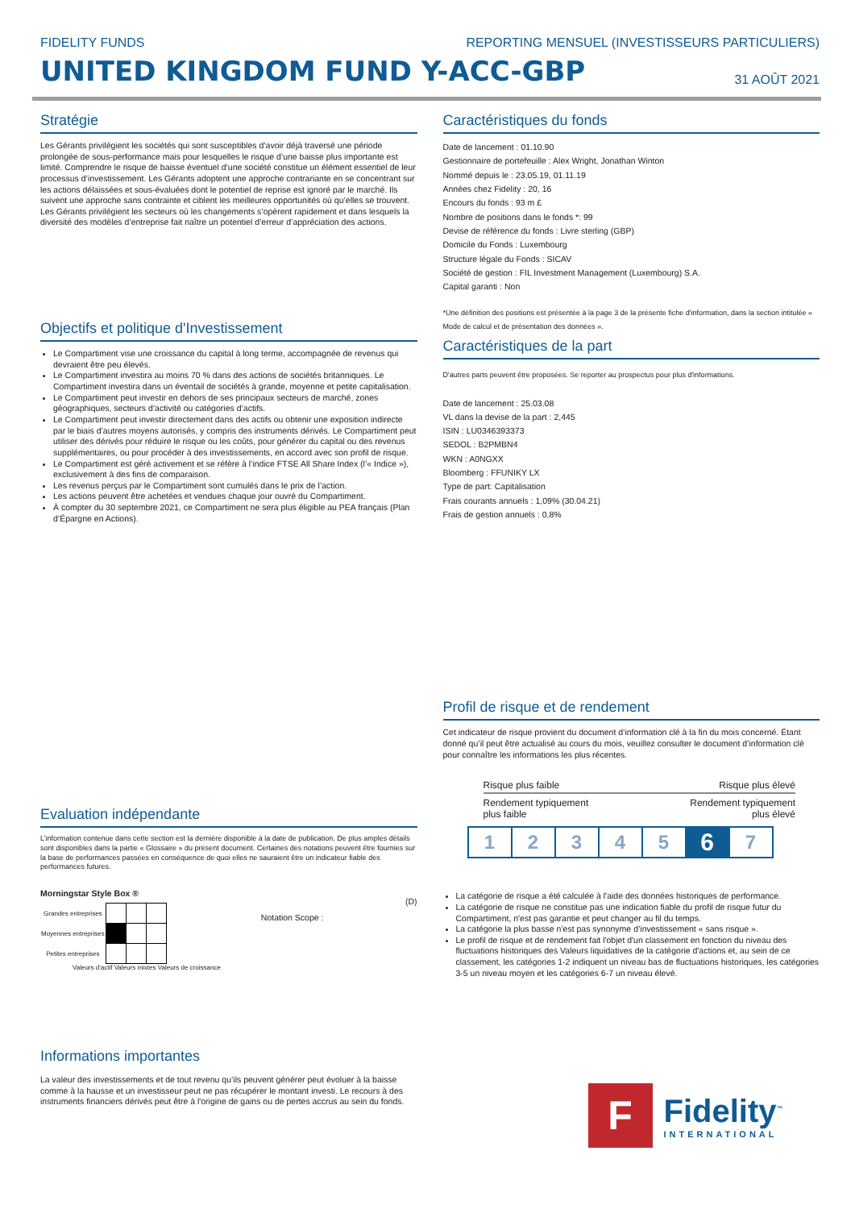FIDELITY FUNDS REPORTING MENSUEL (INVESTISSEURS PARTICULIERS)
UNITED KINGDOM FUND Y-ACC-GBP
31 AOÛT 2021
Stratégie
Les Gérants privilégient les sociétés qui sont susceptibles d’avoir déjà traversé une période prolongée de sous-performance mais pour lesquelles le risque d’une baisse plus importante est limité. Comprendre le risque de baisse éventuel d’une société constitue un élément essentiel de leur processus d’investissement. Les Gérants adoptent une approche contrariante en se concentrant sur les actions délaissées et sous-évaluées dont le potentiel de reprise est ignoré par le marché. Ils suivent une approche sans contrainte et ciblent les meilleures opportunités où qu’elles se trouvent. Les Gérants privilégient les secteurs où les changements s’opèrent rapidement et dans lesquels la diversité des modèles d’entreprise fait naître un potentiel d’erreur d’appréciation des actions.
Objectifs et politique d'Investissement
Le Compartiment vise une croissance du capital à long terme, accompagnée de revenus qui devraient être peu élevés.
Le Compartiment investira au moins 70 % dans des actions de sociétés britanniques. Le Compartiment investira dans un éventail de sociétés à grande, moyenne et petite capitalisation.
Le Compartiment peut investir en dehors de ses principaux secteurs de marché, zones géographiques, secteurs d’activité ou catégories d’actifs.
Le Compartiment peut investir directement dans des actifs ou obtenir une exposition indirecte par le biais d’autres moyens autorisés, y compris des instruments dérivés. Le Compartiment peut utiliser des dérivés pour réduire le risque ou les coûts, pour générer du capital ou des revenus supplémentaires, ou pour procéder à des investissements, en accord avec son profil de risque.
Le Compartiment est géré activement et se réfère à l’indice FTSE All Share Index (l’« Indice »), exclusivement à des fins de comparaison.
Les revenus perçus par le Compartiment sont cumulés dans le prix de l’action.
Les actions peuvent être achetées et vendues chaque jour ouvré du Compartiment.
À compter du 30 septembre 2021, ce Compartiment ne sera plus éligible au PEA français (Plan d’Épargne en Actions).
Evaluation indépendante
L’information contenue dans cette section est la dernière disponible à la date de publication. De plus amples détails sont disponibles dans la partie « Glossaire » du présent document. Certaines des notations peuvent être fournies sur la base de performances passées en conséquence de quoi elles ne sauraient être un indicateur fiable des performances futures.
Morningstar Style Box ®
| Grandes entreprises | | | |
| Moyennes entreprises | | | |
| Petites entreprises | | | |
Valeurs d'actif Valeurs mixtes Valeurs de croissance
Notation Scope :
(D)
Informations importantes
La valeur des investissements et de tout revenu qu’ils peuvent générer peut évoluer à la baisse comme à la hausse et un investisseur peut ne pas récupérer le montant investi. Le recours à des instruments financiers dérivés peut être à l'origine de gains ou de pertes accrus au sein du fonds.
Caractéristiques du fonds
Date de lancement : 01.10.90
Gestionnaire de portefeuille : Alex Wright, Jonathan Winton
Nommé depuis le : 23.05.19, 01.11.19
Années chez Fidelity : 20, 16
Encours du fonds : 93 m £
Nombre de positions dans le fonds *: 99
Devise de référence du fonds : Livre sterling (GBP)
Domicile du Fonds : Luxembourg
Structure légale du Fonds : SICAV
Société de gestion : FIL Investment Management (Luxembourg) S.A.
Capital garanti : Non
*Une définition des positions est présentée à la page 3 de la présente fiche d'information, dans la section intitulée « Mode de calcul et de présentation des données ».
Caractéristiques de la part
D'autres parts peuvent être proposées. Se reporter au prospectus pour plus d'informations.
Date de lancement : 25.03.08
VL dans la devise de la part : 2,445
ISIN : LU0346393373
SEDOL : B2PMBN4
WKN : A0NGXX
Bloomberg : FFUNIKY LX
Type de part: Capitalisation
Frais courants annuels : 1,09% (30.04.21)
Frais de gestion annuels : 0,8%
Profil de risque et de rendement
Cet indicateur de risque provient du document d’information clé à la fin du mois concerné. Étant donné qu’il peut être actualisé au cours du mois, veuillez consulter le document d’information clé pour connaître les informations les plus récentes.
Risque plus faible Risque plus élevé
Rendement typiquement
plus faible Rendement typiquement
plus élevé
| 1 | 2 | 3 | 4 | 5 | 6 | 7 |
La catégorie de risque a été calculée à l'aide des données historiques de performance.
La catégorie de risque ne constitue pas une indication fiable du profil de risque futur du Compartiment, n'est pas garantie et peut changer au fil du temps.
La catégorie la plus basse n’est pas synonyme d’investissement « sans risque ».
Le profil de risque et de rendement fait l'objet d'un classement en fonction du niveau des fluctuations historiques des Valeurs liquidatives de la catégorie d'actions et, au sein de ce classement, les catégories 1-2 indiquent un niveau bas de fluctuations historiques, les catégories 3-5 un niveau moyen et les catégories 6-7 un niveau élevé.
F
Fidelity<sup>™</sup>
INTERNATIONAL